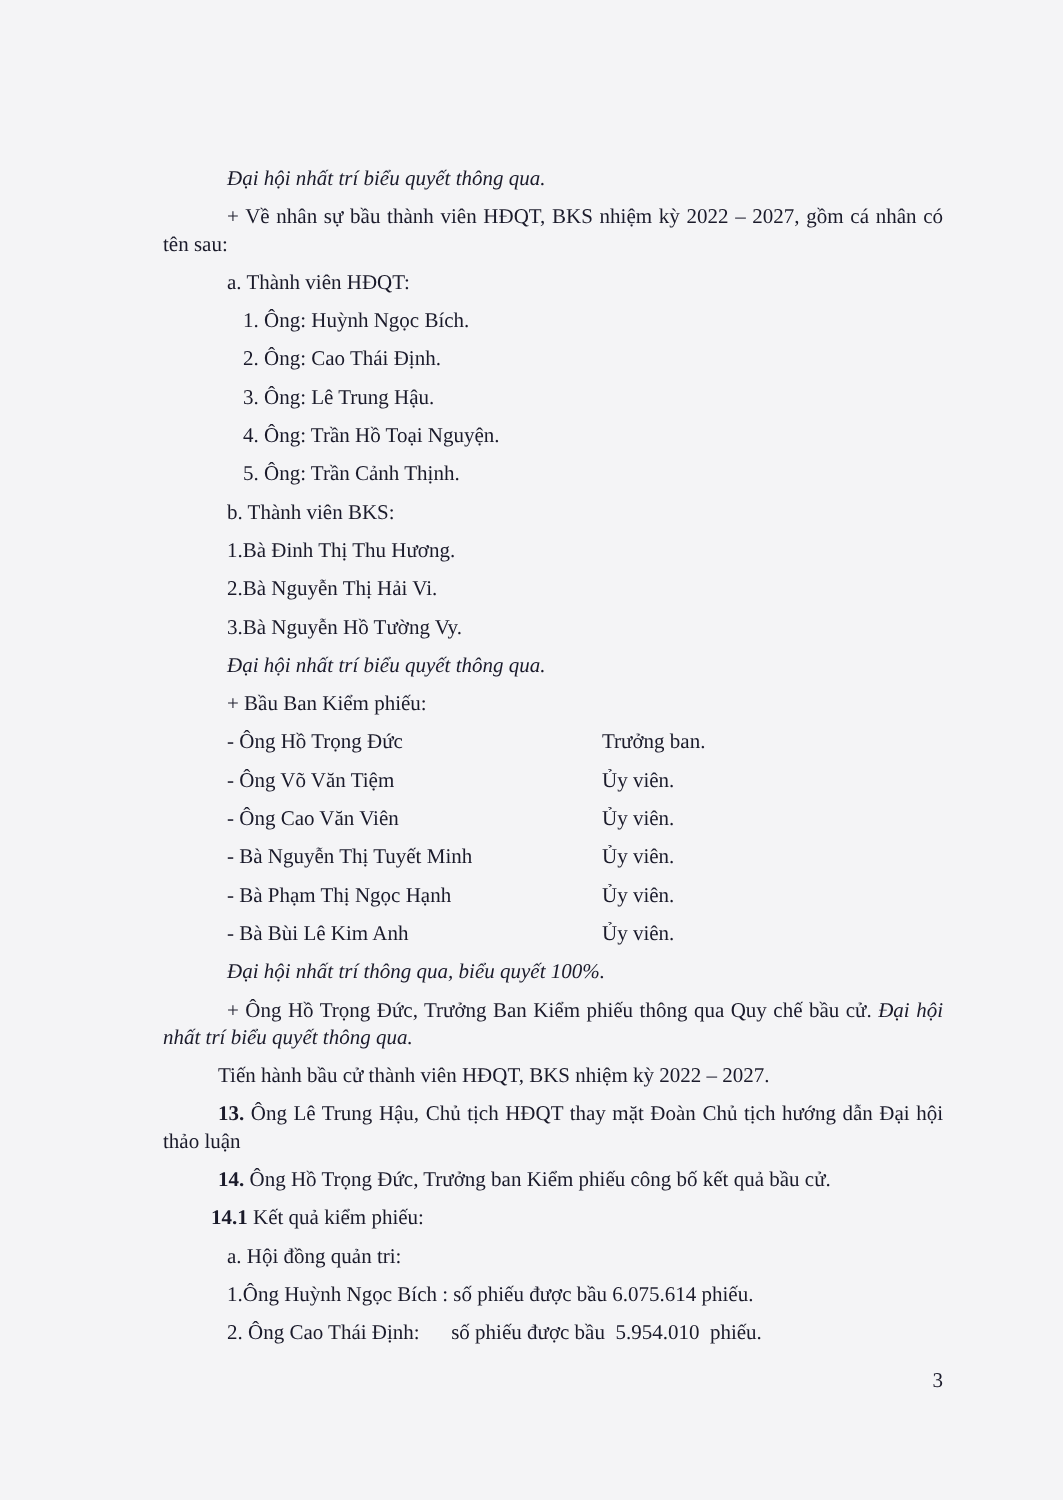Đại hội nhất trí biểu quyết thông qua.
+ Về nhân sự bầu thành viên HĐQT, BKS nhiệm kỳ 2022 – 2027, gồm cá nhân có tên sau:
a. Thành viên HĐQT:
1. Ông: Huỳnh Ngọc Bích.
2. Ông: Cao Thái Định.
3. Ông: Lê Trung Hậu.
4. Ông: Trần Hồ Toại Nguyện.
5. Ông: Trần Cảnh Thịnh.
b. Thành viên BKS:
1.Bà Đinh Thị Thu Hương.
2.Bà Nguyễn Thị Hải Vi.
3.Bà Nguyễn Hồ Tường Vy.
Đại hội nhất trí biểu quyết thông qua.
+ Bầu Ban Kiểm phiếu:
- Ông Hồ Trọng Đức Trưởng ban.
- Ông Võ Văn Tiệm Ủy viên.
- Ông Cao Văn Viên Ủy viên.
- Bà Nguyễn Thị Tuyết Minh Ủy viên.
- Bà Phạm Thị Ngọc Hạnh Ủy viên.
- Bà Bùi Lê Kim Anh Ủy viên.
Đại hội nhất trí thông qua, biểu quyết 100%.
+ Ông Hồ Trọng Đức, Trưởng Ban Kiểm phiếu thông qua Quy chế bầu cử. Đại hội nhất trí biểu quyết thông qua.
Tiến hành bầu cử thành viên HĐQT, BKS nhiệm kỳ 2022 – 2027.
13. Ông Lê Trung Hậu, Chủ tịch HĐQT thay mặt Đoàn Chủ tịch hướng dẫn Đại hội thảo luận
14. Ông Hồ Trọng Đức, Trưởng ban Kiểm phiếu công bố kết quả bầu cử.
14.1 Kết quả kiểm phiếu:
a. Hội đồng quản tri:
1.Ông Huỳnh Ngọc Bích : số phiếu được bầu 6.075.614 phiếu.
2. Ông Cao Thái Định: số phiếu được bầu 5.954.010 phiếu.
3